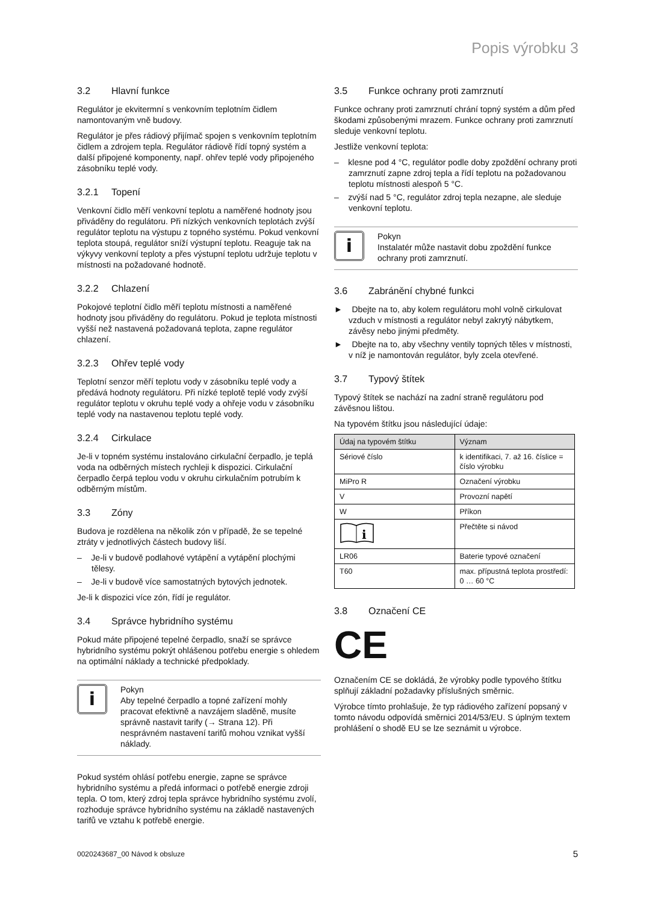Popis výrobku 3
3.2 Hlavní funkce
Regulátor je ekvitermní s venkovním teplotním čidlem namontovaným vně budovy.
Regulátor je přes rádiový přijímač spojen s venkovním teplotním čidlem a zdrojem tepla. Regulátor rádiově řídí topný systém a další připojené komponenty, např. ohřev teplé vody připojeného zásobníku teplé vody.
3.2.1 Topení
Venkovní čidlo měří venkovní teplotu a naměřené hodnoty jsou přiváděny do regulátoru. Při nízkých venkovních teplotách zvýší regulátor teplotu na výstupu z topného systému. Pokud venkovní teplota stoupá, regulátor sníží výstupní teplotu. Reaguje tak na výkyvy venkovní teploty a přes výstupní teplotu udržuje teplotu v místnosti na požadované hodnotě.
3.2.2 Chlazení
Pokojové teplotní čidlo měří teplotu místnosti a naměřené hodnoty jsou přiváděny do regulátoru. Pokud je teplota místnosti vyšší než nastavená požadovaná teplota, zapne regulátor chlazení.
3.2.3 Ohřev teplé vody
Teplotní senzor měří teplotu vody v zásobníku teplé vody a předává hodnoty regulátoru. Při nízké teplotě teplé vody zvýší regulátor teplotu v okruhu teplé vody a ohřeje vodu v zásobníku teplé vody na nastavenou teplotu teplé vody.
3.2.4 Cirkulace
Je-li v topném systému instalováno cirkulační čerpadlo, je teplá voda na odběrných místech rychleji k dispozici. Cirkulační čerpadlo čerpá teplou vodu v okruhu cirkulačním potrubím k odběrným místům.
3.3 Zóny
Budova je rozdělena na několik zón v případě, že se tepelné ztráty v jednotlivých částech budovy liší.
– Je-li v budově podlahové vytápění a vytápění plochými tělesy.
– Je-li v budově více samostatných bytových jednotek.
Je-li k dispozici více zón, řídí je regulátor.
3.4 Správce hybridního systému
Pokud máte připojené tepelné čerpadlo, snaží se správce hybridního systému pokrýt ohlášenou potřebu energie s ohledem na optimální náklady a technické předpoklady.
i
Pokyn
Aby tepelné čerpadlo a topné zařízení mohly pracovat efektivně a navzájem sladěně, musíte správně nastavit tarify (→ Strana 12). Při nesprávném nastavení tarifů mohou vznikat vyšší náklady.
Pokud systém ohlásí potřebu energie, zapne se správce hybridního systému a předá informaci o potřebě energie zdroji tepla. O tom, který zdroj tepla správce hybridního systému zvolí, rozhoduje správce hybridního systému na základě nastavených tarifů ve vztahu k potřebě energie.
3.5 Funkce ochrany proti zamrznutí
Funkce ochrany proti zamrznutí chrání topný systém a dům před škodami způsobenými mrazem. Funkce ochrany proti zamrznutí sleduje venkovní teplotu.
Jestliže venkovní teplota:
– klesne pod 4 °C, regulátor podle doby zpoždění ochrany proti zamrznutí zapne zdroj tepla a řídí teplotu na požadovanou teplotu místnosti alespoň 5 °C.
– zvýší nad 5 °C, regulátor zdroj tepla nezapne, ale sleduje venkovní teplotu.
i
Pokyn
Instalatér může nastavit dobu zpoždění funkce ochrany proti zamrznutí.
3.6 Zabránění chybné funkci
► Dbejte na to, aby kolem regulátoru mohl volně cirkulovat vzduch v místnosti a regulátor nebyl zakrytý nábytkem, závěsy nebo jinými předměty.
► Dbejte na to, aby všechny ventily topných těles v místnosti, v níž je namontován regulátor, byly zcela otevřené.
3.7 Typový štítek
Typový štítek se nachází na zadní straně regulátoru pod závěsnou lištou.
Na typovém štítku jsou následující údaje:
| Údaj na typovém štítku | Význam |
| --- | --- |
| Sériové číslo | k identifikaci, 7. až 16. číslice = číslo výrobku |
| MiPro R | Označení výrobku |
| V | Provozní napětí |
| W | Příkon |
| i | Přečtěte si návod |
| LR06 | Baterie typové označení |
| T60 | max. přípustná teplota prostředí: 0 … 60 °C |
3.8 Označení CE
CE
Označením CE se dokládá, že výrobky podle typového štítku splňují základní požadavky příslušných směrnic.
Výrobce tímto prohlašuje, že typ rádiového zařízení popsaný v tomto návodu odpovídá směrnici 2014/53/EU. S úplným textem prohlášení o shodě EU se lze seznámit u výrobce.
0020243687_00 Návod k obsluze 5